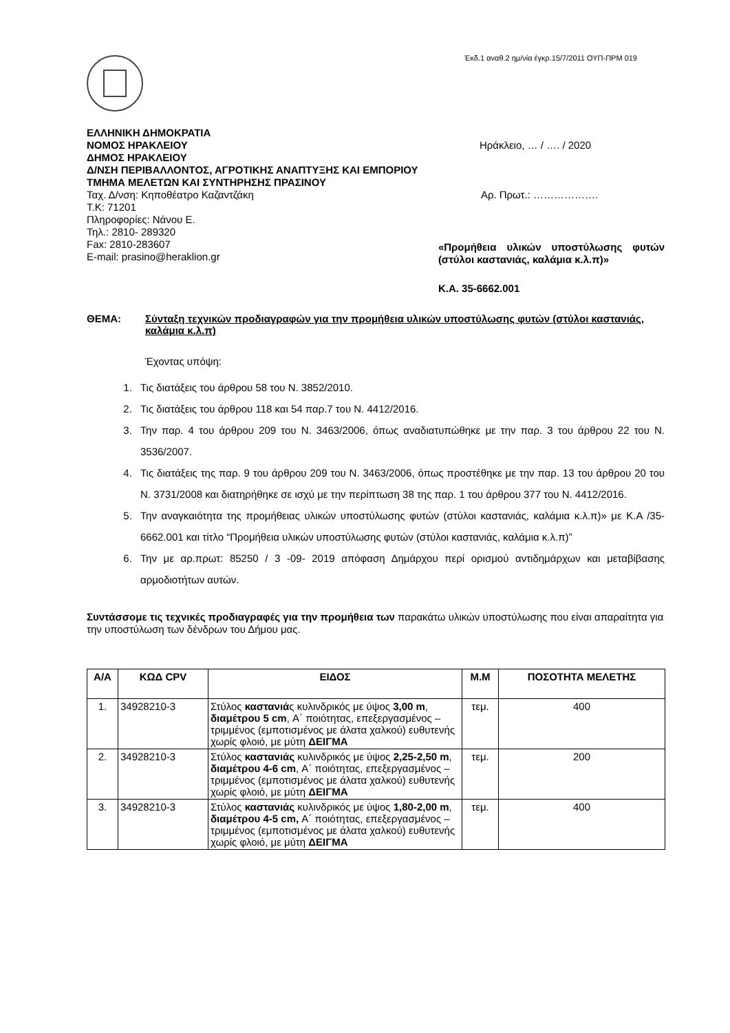Έκδ.1 αναθ.2 ημ/νία έγκρ.15/7/2011 ΟΥΠ-ΠΡΜ 019
ΕΛΛΗΝΙΚΗ ΔΗΜΟΚΡΑΤΙΑ
ΝΟΜΟΣ ΗΡΑΚΛΕΙΟΥ
ΔΗΜΟΣ ΗΡΑΚΛΕΙΟΥ
Δ/ΝΣΗ ΠΕΡΙΒΑΛΛΟΝΤΟΣ, ΑΓΡΟΤΙΚΗΣ ΑΝΑΠΤΥΞΗΣ ΚΑΙ ΕΜΠΟΡΙΟΥ
ΤΜΗΜΑ ΜΕΛΕΤΩΝ ΚΑΙ ΣΥΝΤΗΡΗΣΗΣ ΠΡΑΣΙΝΟΥ
Ταχ. Δ/νση: Κηποθέατρο Καζαντζάκη
Τ.Κ: 71201
Πληροφορίες: Νάνου Ε.
Τηλ.: 2810- 289320
Fax: 2810-283607
E-mail: prasino@heraklion.gr
Ηράκλειο, … / …. / 2020
Αρ. Πρωτ.: ……………….
«Προμήθεια υλικών υποστύλωσης φυτών (στύλοι καστανιάς, καλάμια κ.λ.π)»
Κ.Α. 35-6662.001
ΘΕΜΑ: Σύνταξη τεχνικών προδιαγραφών για την προμήθεια υλικών υποστύλωσης φυτών (στύλοι καστανιάς, καλάμια κ.λ.π)
Έχοντας υπόψη:
1. Τις διατάξεις του άρθρου 58 του Ν. 3852/2010.
2. Τις διατάξεις του άρθρου 118 και 54 παρ.7 του Ν. 4412/2016.
3. Την παρ. 4 του άρθρου 209 του Ν. 3463/2006, όπως αναδιατυπώθηκε με την παρ. 3 του άρθρου 22 του Ν. 3536/2007.
4. Τις διατάξεις της παρ. 9 του άρθρου 209 του Ν. 3463/2006, όπως προστέθηκε με την παρ. 13 του άρθρου 20 του Ν. 3731/2008 και διατηρήθηκε σε ισχύ με την περίπτωση 38 της παρ. 1 του άρθρου 377 του Ν. 4412/2016.
5. Την αναγκαιότητα της προμήθειας υλικών υποστύλωσης φυτών (στύλοι καστανιάς, καλάμια κ.λ.π)» με Κ.Α /35-6662.001 και τίτλο “Προμήθεια υλικών υποστύλωσης φυτών (στύλοι καστανιάς, καλάμια κ.λ.π)”
6. Την με αρ.πρωτ: 85250 / 3 -09- 2019 απόφαση Δημάρχου περί ορισμού αντιδημάρχων και μεταβίβασης αρμοδιοτήτων αυτών.
Συντάσσομε τις τεχνικές προδιαγραφές για την προμήθεια των παρακάτω υλικών υποστύλωσης που είναι απαραίτητα για την υποστύλωση των δένδρων του Δήμου μας.
| Α/Α | ΚΩΔ CPV | ΕΙΔΟΣ | Μ.Μ | ΠΟΣΟΤΗΤΑ ΜΕΛΕΤΗΣ |
| --- | --- | --- | --- | --- |
| 1. | 34928210-3 | Στύλος καστανιά ς κυλινδρικός με ύψος 3,00 m , διαμέτρου 5 cm , Α΄ ποιότητας, επεξεργασμένος – τριμμένος (εμποτισμένος με άλατα χαλκού) ευθυτενής χωρίς φλοιό, με μύτη ΔΕΙΓΜΑ | τεμ. | 400 |
| 2. | 34928210-3 | Στύλος καστανιάς κυλινδρικός με ύψος 2,25-2,50 m , διαμέτρου 4-6 cm , Α΄ ποιότητας, επεξεργασμένος – τριμμένος (εμποτισμένος με άλατα χαλκού) ευθυτενής χωρίς φλοιό, με μύτη ΔΕΙΓΜΑ | τεμ. | 200 |
| 3. | 34928210-3 | Στύλος καστανιάς κυλινδρικός με ύψος 1,80-2,00 m , διαμέτρου 4-5 cm, Α΄ ποιότητας, επεξεργασμένος – τριμμένος (εμποτισμένος με άλατα χαλκού) ευθυτενής χωρίς φλοιό, με μύτη ΔΕΙΓΜΑ | τεμ. | 400 |